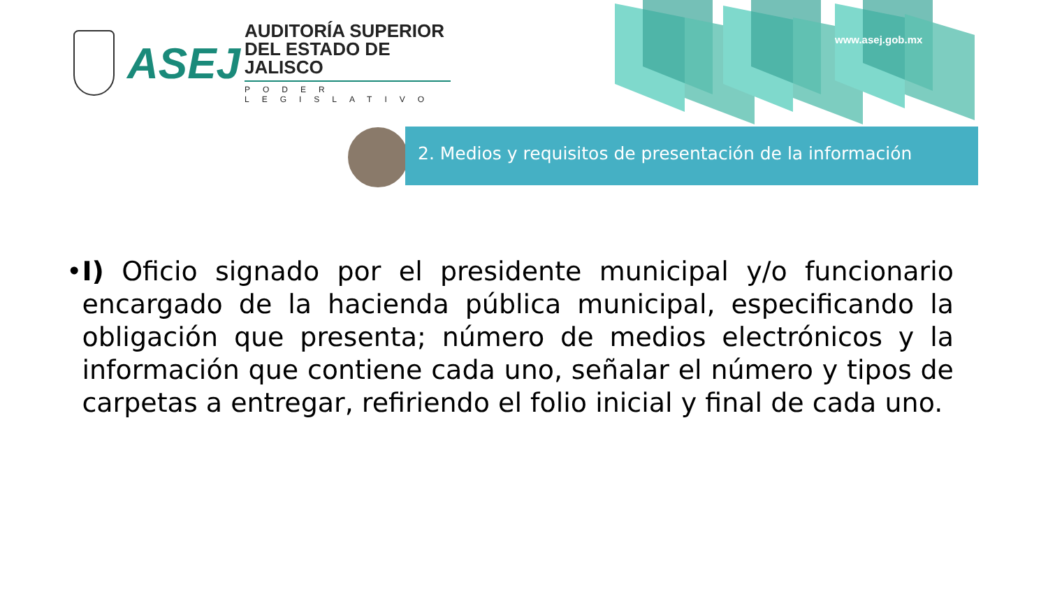www.asej.gob.mx
ASEJ
AUDITORÍA SUPERIOR
DEL ESTADO DE JALISCO
PODER LEGISLATIVO
2. Medios y requisitos de presentación de la información
• I) Oficio signado por el presidente municipal y/o funcionario encargado de la hacienda pública municipal, especificando la obligación que presenta; número de medios electrónicos y la información que contiene cada uno, señalar el número y tipos de carpetas a entregar, refiriendo el folio inicial y final de cada uno.